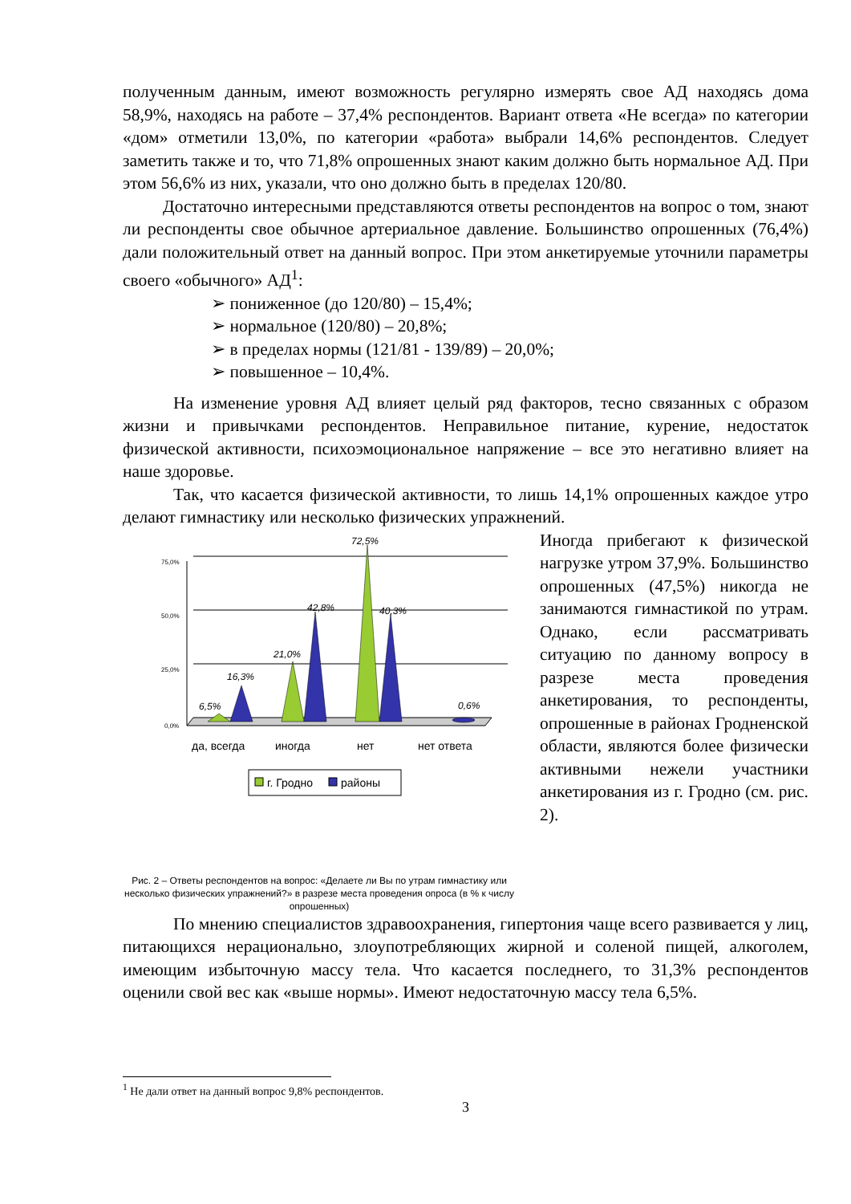полученным данным, имеют возможность регулярно измерять свое АД находясь дома 58,9%, находясь на работе – 37,4% респондентов. Вариант ответа «Не всегда» по категории «дом» отметили 13,0%, по категории «работа» выбрали 14,6% респондентов. Следует заметить также и то, что 71,8% опрошенных знают каким должно быть нормальное АД. При этом 56,6% из них, указали, что оно должно быть в пределах 120/80.
Достаточно интересными представляются ответы респондентов на вопрос о том, знают ли респонденты свое обычное артериальное давление. Большинство опрошенных (76,4%) дали положительный ответ на данный вопрос. При этом анкетируемые уточнили параметры своего «обычного» АД<sup>1</sup>:
➢ пониженное (до 120/80) – 15,4%;
➢ нормальное (120/80) – 20,8%;
➢ в пределах нормы (121/81 - 139/89) – 20,0%;
➢ повышенное – 10,4%.
На изменение уровня АД влияет целый ряд факторов, тесно связанных с образом жизни и привычками респондентов. Неправильное питание, курение, недостаток физической активности, психоэмоциональное напряжение – все это негативно влияет на наше здоровье.
Так, что касается физической активности, то лишь 14,1% опрошенных каждое утро делают гимнастику или несколько физических упражнений.
75,0%
50,0%
25,0%
0,0%
6,5%
16,3%
21,0%
42,8%
72,5%
40,3%
0,6%
да, всегда
иногда
нет
нет ответа
г. Гродно
районы
Рис. 2 – Ответы респондентов на вопрос: «Делаете ли Вы по утрам гимнастику или несколько физических упражнений?» в разрезе места проведения опроса (в % к числу опрошенных)
Иногда прибегают к физической нагрузке утром 37,9%. Большинство опрошенных (47,5%) никогда не занимаются гимнастикой по утрам. Однако, если рассматривать ситуацию по данному вопросу в разрезе места проведения анкетирования, то респонденты, опрошенные в районах Гродненской области, являются более физически активными нежели участники анкетирования из г. Гродно (см. рис. 2).
По мнению специалистов здравоохранения, гипертония чаще всего развивается у лиц, питающихся нерационально, злоупотребляющих жирной и соленой пищей, алкоголем, имеющим избыточную массу тела. Что касается последнего, то 31,3% респондентов оценили свой вес как «выше нормы». Имеют недостаточную массу тела 6,5%.
<sup>1</sup> Не дали ответ на данный вопрос 9,8% респондентов.
3